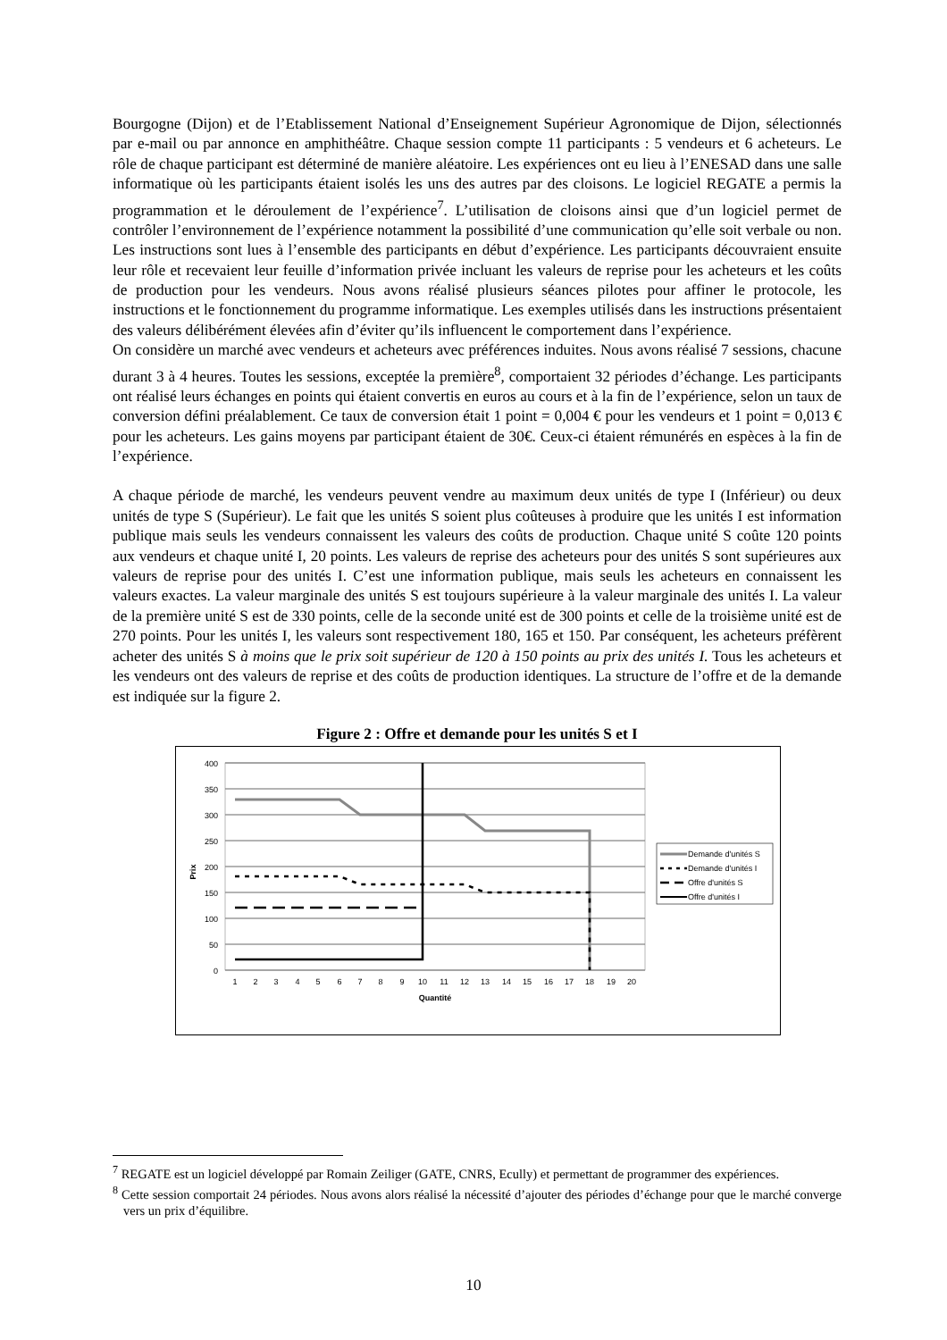Bourgogne (Dijon) et de l’Etablissement National d’Enseignement Supérieur Agronomique de Dijon, sélectionnés par e-mail ou par annonce en amphithéâtre. Chaque session compte 11 participants : 5 vendeurs et 6 acheteurs. Le rôle de chaque participant est déterminé de manière aléatoire. Les expériences ont eu lieu à l’ENESAD dans une salle informatique où les participants étaient isolés les uns des autres par des cloisons. Le logiciel REGATE a permis la programmation et le déroulement de l’expérience<sup>7</sup>. L’utilisation de cloisons ainsi que d’un logiciel permet de contrôler l’environnement de l’expérience notamment la possibilité d’une communication qu’elle soit verbale ou non. Les instructions sont lues à l’ensemble des participants en début d’expérience. Les participants découvraient ensuite leur rôle et recevaient leur feuille d’information privée incluant les valeurs de reprise pour les acheteurs et les coûts de production pour les vendeurs. Nous avons réalisé plusieurs séances pilotes pour affiner le protocole, les instructions et le fonctionnement du programme informatique. Les exemples utilisés dans les instructions présentaient des valeurs délibérément élevées afin d’éviter qu’ils influencent le comportement dans l’expérience.
On considère un marché avec vendeurs et acheteurs avec préférences induites. Nous avons réalisé 7 sessions, chacune durant 3 à 4 heures. Toutes les sessions, exceptée la première<sup>8</sup>, comportaient 32 périodes d’échange. Les participants ont réalisé leurs échanges en points qui étaient convertis en euros au cours et à la fin de l’expérience, selon un taux de conversion défini préalablement. Ce taux de conversion était 1 point = 0,004 € pour les vendeurs et 1 point = 0,013 € pour les acheteurs. Les gains moyens par participant étaient de 30€. Ceux-ci étaient rémunérés en espèces à la fin de l’expérience.
A chaque période de marché, les vendeurs peuvent vendre au maximum deux unités de type I (Inférieur) ou deux unités de type S (Supérieur). Le fait que les unités S soient plus coûteuses à produire que les unités I est information publique mais seuls les vendeurs connaissent les valeurs des coûts de production. Chaque unité S coûte 120 points aux vendeurs et chaque unité I, 20 points. Les valeurs de reprise des acheteurs pour des unités S sont supérieures aux valeurs de reprise pour des unités I. C’est une information publique, mais seuls les acheteurs en connaissent les valeurs exactes. La valeur marginale des unités S est toujours supérieure à la valeur marginale des unités I. La valeur de la première unité S est de 330 points, celle de la seconde unité est de 300 points et celle de la troisième unité est de 270 points. Pour les unités I, les valeurs sont respectivement 180, 165 et 150. Par conséquent, les acheteurs préfèrent acheter des unités S à moins que le prix soit supérieur de 120 à 150 points au prix des unités I. Tous les acheteurs et les vendeurs ont des valeurs de reprise et des coûts de production identiques. La structure de l’offre et de la demande est indiquée sur la figure 2.
Figure 2 : Offre et demande pour les unités S et I
400
350
300
250
200
150
100
50
0
1
2
3
4
5
6
7
8
9
10
11
12
13
14
15
16
17
18
19
20
Quantité
Prix
Demande d'unités S
Demande d'unités I
Offre d'unités S
Offre d'unités I
<sup>7</sup> REGATE est un logiciel développé par Romain Zeiliger (GATE, CNRS, Ecully) et permettant de programmer des expériences.
<sup>8</sup> Cette session comportait 24 périodes. Nous avons alors réalisé la nécessité d’ajouter des périodes d’échange pour que le marché converge vers un prix d’équilibre.
10